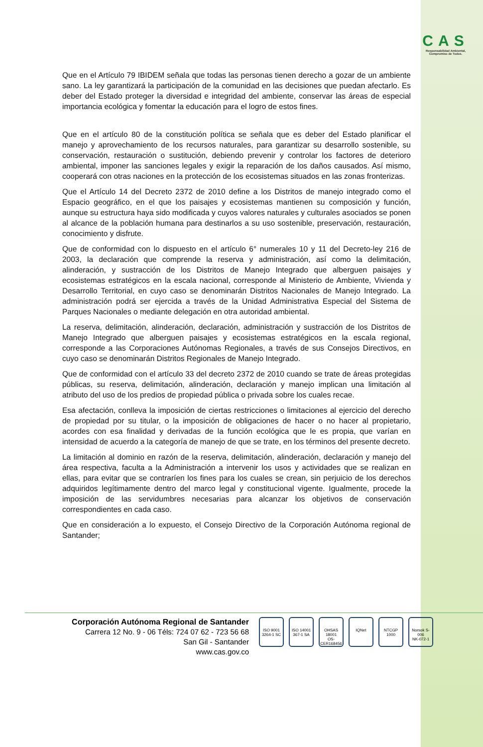CAS
Responsabilidad Ambiental, Compromiso de Todos.
Que en el Artículo 79 IBIDEM señala que todas las personas tienen derecho a gozar de un ambiente sano. La ley garantizará la participación de la comunidad en las decisiones que puedan afectarlo. Es deber del Estado proteger la diversidad e integridad del ambiente, conservar las áreas de especial importancia ecológica y fomentar la educación para el logro de estos fines.
Que en el artículo 80 de la constitución política se señala que es deber del Estado planificar el manejo y aprovechamiento de los recursos naturales, para garantizar su desarrollo sostenible, su conservación, restauración o sustitución, debiendo prevenir y controlar los factores de deterioro ambiental, imponer las sanciones legales y exigir la reparación de los daños causados. Así mismo, cooperará con otras naciones en la protección de los ecosistemas situados en las zonas fronterizas.
Que el Artículo 14 del Decreto 2372 de 2010 define a los Distritos de manejo integrado como el Espacio geográfico, en el que los paisajes y ecosistemas mantienen su composición y función, aunque su estructura haya sido modificada y cuyos valores naturales y culturales asociados se ponen al alcance de la población humana para destinarlos a su uso sostenible, preservación, restauración, conocimiento y disfrute.
Que de conformidad con lo dispuesto en el artículo 6° numerales 10 y 11 del Decreto-ley 216 de 2003, la declaración que comprende la reserva y administración, así como la delimitación, alinderación, y sustracción de los Distritos de Manejo Integrado que alberguen paisajes y ecosistemas estratégicos en la escala nacional, corresponde al Ministerio de Ambiente, Vivienda y Desarrollo Territorial, en cuyo caso se denominarán Distritos Nacionales de Manejo Integrado. La administración podrá ser ejercida a través de la Unidad Administrativa Especial del Sistema de Parques Nacionales o mediante delegación en otra autoridad ambiental.
La reserva, delimitación, alinderación, declaración, administración y sustracción de los Distritos de Manejo Integrado que alberguen paisajes y ecosistemas estratégicos en la escala regional, corresponde a las Corporaciones Autónomas Regionales, a través de sus Consejos Directivos, en cuyo caso se denominarán Distritos Regionales de Manejo Integrado.
Que de conformidad con el artículo 33 del decreto 2372 de 2010 cuando se trate de áreas protegidas públicas, su reserva, delimitación, alinderación, declaración y manejo implican una limitación al atributo del uso de los predios de propiedad pública o privada sobre los cuales recae.
Esa afectación, conlleva la imposición de ciertas restricciones o limitaciones al ejercicio del derecho de propiedad por su titular, o la imposición de obligaciones de hacer o no hacer al propietario, acordes con esa finalidad y derivadas de la función ecológica que le es propia, que varían en intensidad de acuerdo a la categoría de manejo de que se trate, en los términos del presente decreto.
La limitación al dominio en razón de la reserva, delimitación, alinderación, declaración y manejo del área respectiva, faculta a la Administración a intervenir los usos y actividades que se realizan en ellas, para evitar que se contraríen los fines para los cuales se crean, sin perjuicio de los derechos adquiridos legítimamente dentro del marco legal y constitucional vigente. Igualmente, procede la imposición de las servidumbres necesarias para alcanzar los objetivos de conservación correspondientes en cada caso.
Que en consideración a lo expuesto, el Consejo Directivo de la Corporación Autónoma regional de Santander;
Corporación Autónoma Regional de Santander
Carrera 12 No. 9 - 06 Téls: 724 07 62 - 723 56 68
San Gil - Santander
www.cas.gov.co
ISO 9001
3264-1 SC
ISO 14001
367-1 SA
OHSAS 18001
OS-CER168456
IQNet NTCGP 1000 Norsok S-006
NK-072-1